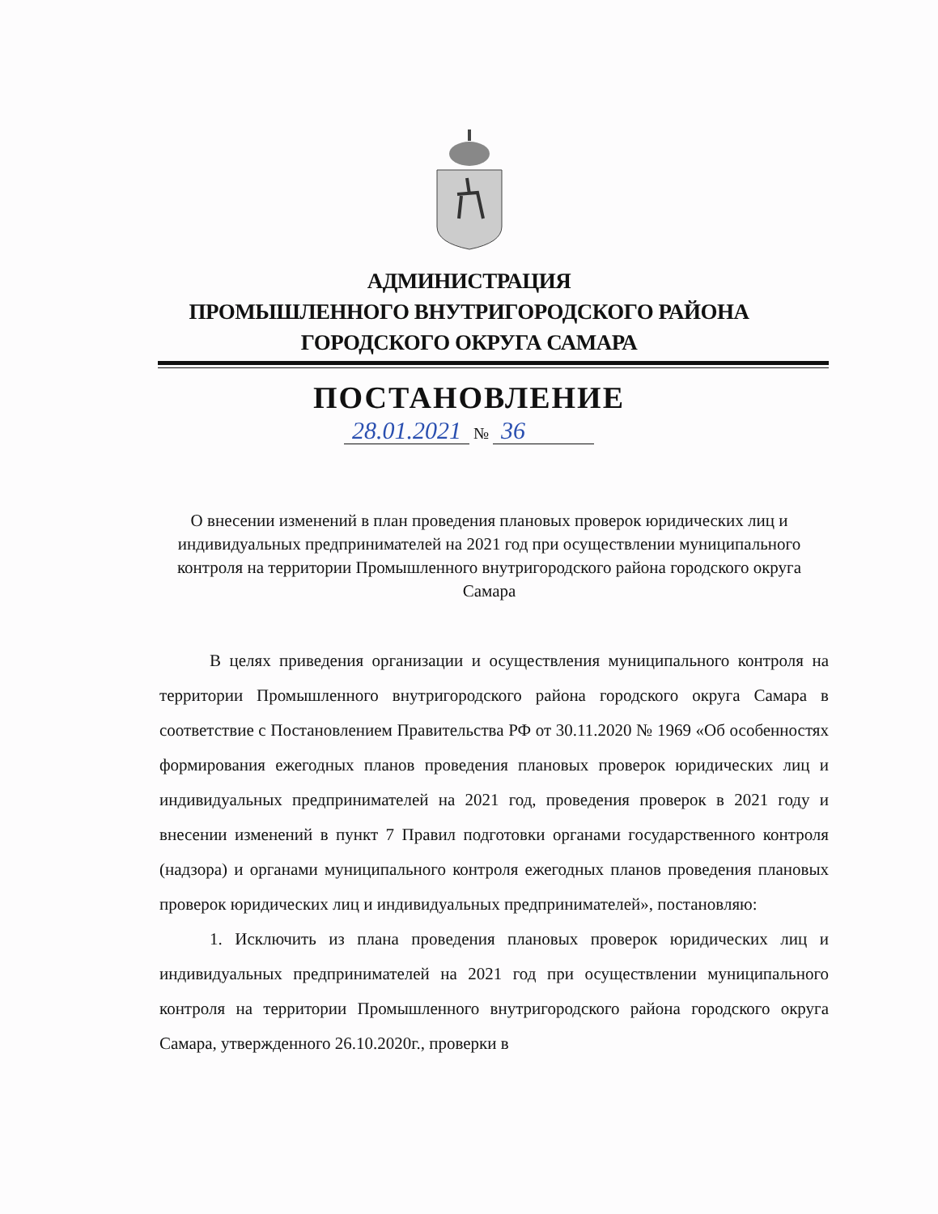АДМИНИСТРАЦИЯ
ПРОМЫШЛЕННОГО ВНУТРИГОРОДСКОГО РАЙОНА
ГОРОДСКОГО ОКРУГА САМАРА
ПОСТАНОВЛЕНИЕ
28.01.2021 № 36
О внесении изменений в план проведения плановых проверок юридических лиц и индивидуальных предпринимателей на 2021 год при осуществлении муниципального контроля на территории Промышленного внутригородского района городского округа Самара
В целях приведения организации и осуществления муниципального контроля на территории Промышленного внутригородского района городского округа Самара в соответствие с Постановлением Правительства РФ от 30.11.2020 № 1969 «Об особенностях формирования ежегодных планов проведения плановых проверок юридических лиц и индивидуальных предпринимателей на 2021 год, проведения проверок в 2021 году и внесении изменений в пункт 7 Правил подготовки органами государственного контроля (надзора) и органами муниципального контроля ежегодных планов проведения плановых проверок юридических лиц и индивидуальных предпринимателей», постановляю:
1. Исключить из плана проведения плановых проверок юридических лиц и индивидуальных предпринимателей на 2021 год при осуществлении муниципального контроля на территории Промышленного внутригородского района городского округа Самара, утвержденного 26.10.2020г., проверки в